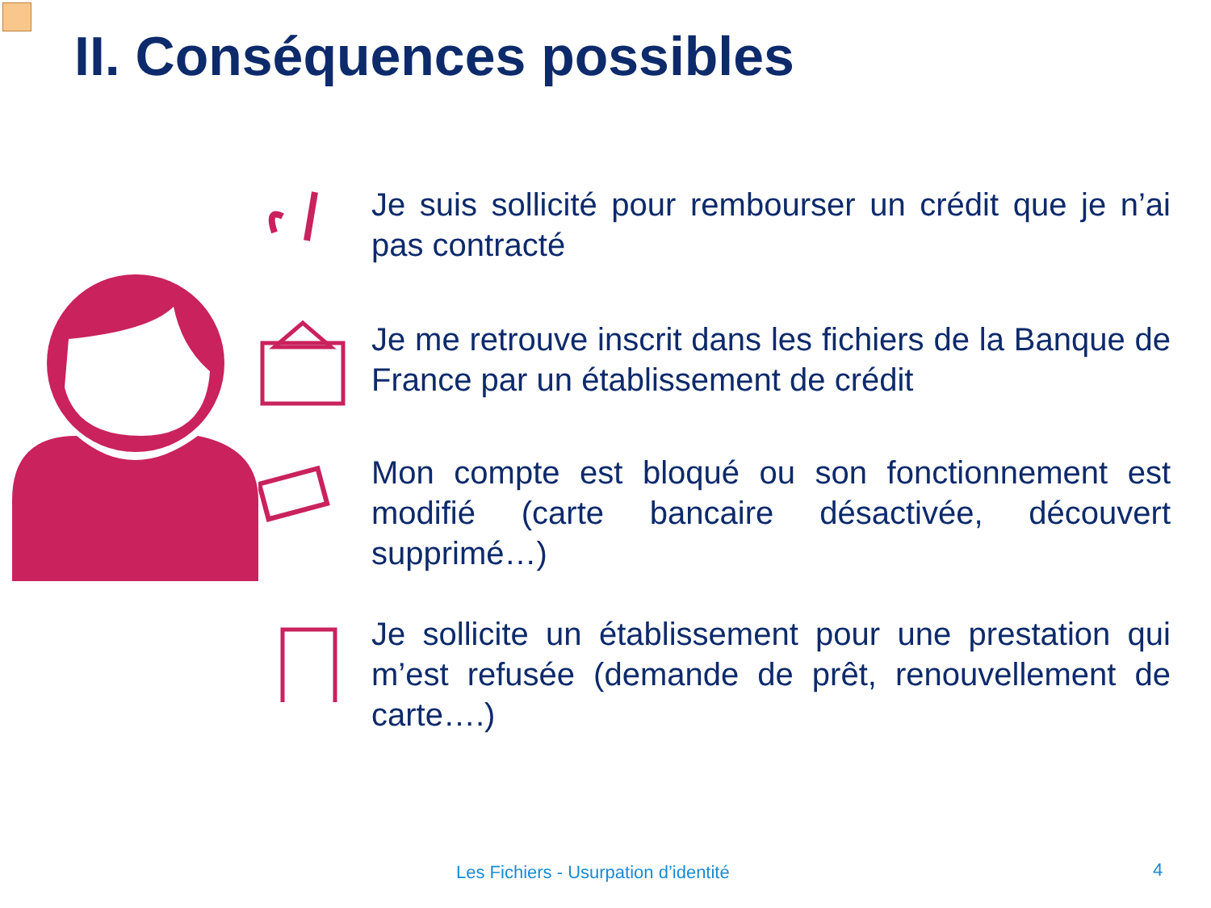II. Conséquences possibles
Je suis sollicité pour rembourser un crédit que je n’ai pas contracté
Je me retrouve inscrit dans les fichiers de la Banque de France par un établissement de crédit
Mon compte est bloqué ou son fonctionnement est modifié (carte bancaire désactivée, découvert supprimé…)
Je sollicite un établissement pour une prestation qui m’est refusée (demande de prêt, renouvellement de carte….)
Les Fichiers - Usurpation d’identité
4